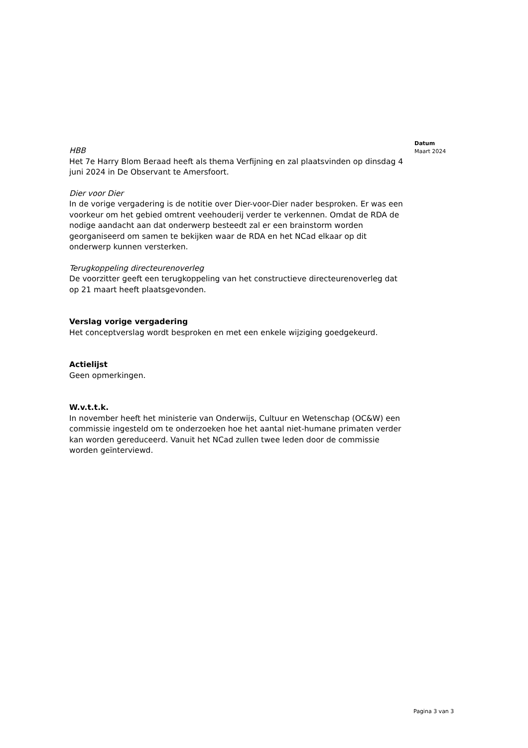Datum
Maart 2024
HBB
Het 7e Harry Blom Beraad heeft als thema Verfijning en zal plaatsvinden op dinsdag 4 juni 2024 in De Observant te Amersfoort.
Dier voor Dier
In de vorige vergadering is de notitie over Dier-voor-Dier nader besproken. Er was een voorkeur om het gebied omtrent veehouderij verder te verkennen. Omdat de RDA de nodige aandacht aan dat onderwerp besteedt zal er een brainstorm worden georganiseerd om samen te bekijken waar de RDA en het NCad elkaar op dit onderwerp kunnen versterken.
Terugkoppeling directeurenoverleg
De voorzitter geeft een terugkoppeling van het constructieve directeurenoverleg dat op 21 maart heeft plaatsgevonden.
Verslag vorige vergadering
Het conceptverslag wordt besproken en met een enkele wijziging goedgekeurd.
Actielijst
Geen opmerkingen.
W.v.t.t.k.
In november heeft het ministerie van Onderwijs, Cultuur en Wetenschap (OC&W) een commissie ingesteld om te onderzoeken hoe het aantal niet-humane primaten verder kan worden gereduceerd. Vanuit het NCad zullen twee leden door de commissie worden geïnterviewd.
Pagina 3 van 3